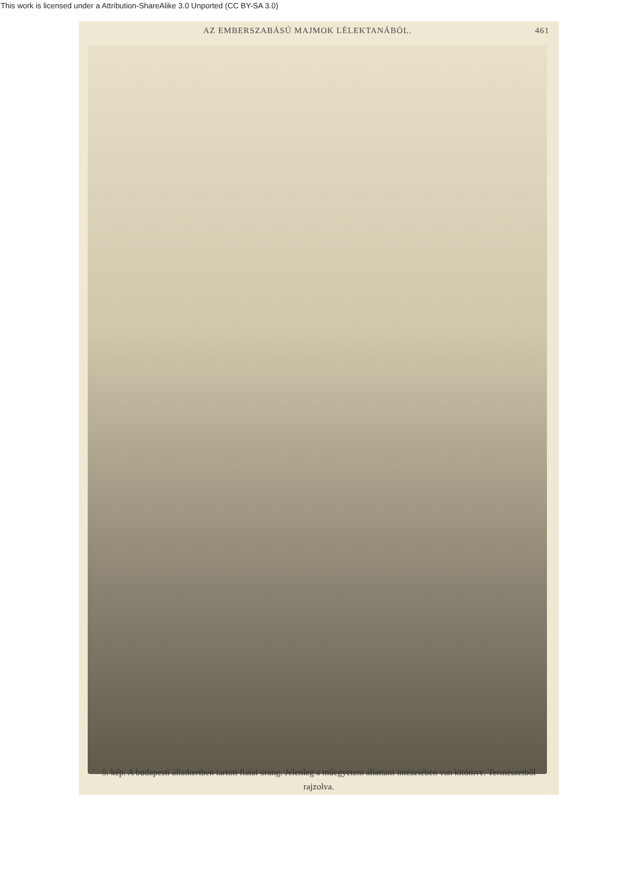This work is licensed under a Attribution-ShareAlike 3.0 Unported (CC BY-SA 3.0)
AZ EMBERSZABÁSÚ MAJMOK LÉLEKTANÁBÓL. 461
5. kép. A budapesti állatkertben tartott fiatal orang. Jelenleg a műegyetem állattani intézetében van kitömve. Természetből rajzolva.